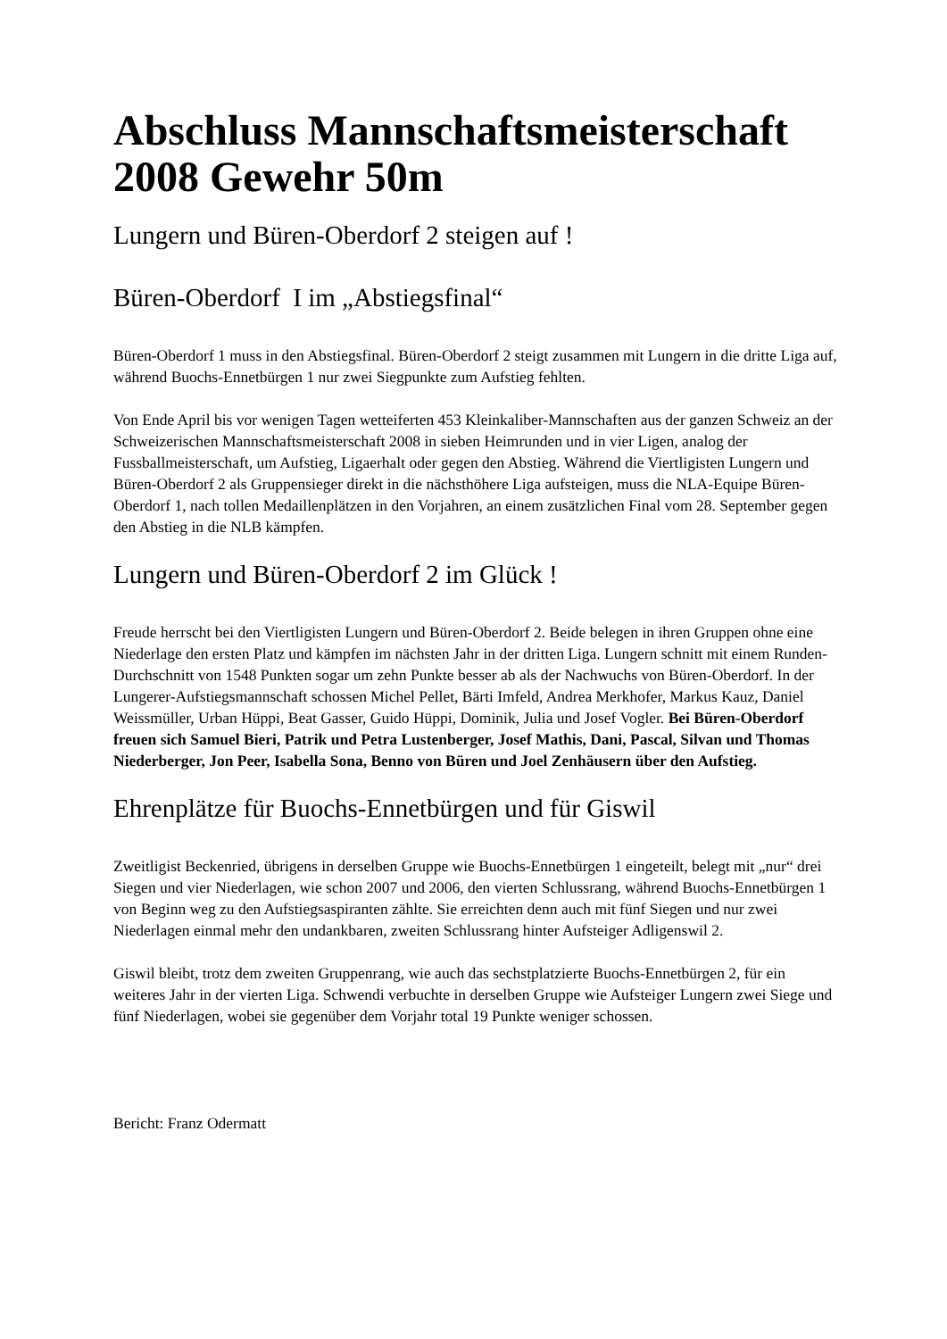Abschluss Mannschaftsmeisterschaft 2008 Gewehr 50m
Lungern und Büren-Oberdorf 2 steigen auf !
Büren-Oberdorf I im „Abstiegsfinal“
Büren-Oberdorf 1 muss in den Abstiegsfinal. Büren-Oberdorf 2 steigt zusammen mit Lungern in die dritte Liga auf, während Buochs-Ennetbürgen 1 nur zwei Siegpunkte zum Aufstieg fehlten.
Von Ende April bis vor wenigen Tagen wetteiferten 453 Kleinkaliber-Mannschaften aus der ganzen Schweiz an der Schweizerischen Mannschaftsmeisterschaft 2008 in sieben Heimrunden und in vier Ligen, analog der Fussballmeisterschaft, um Aufstieg, Ligaerhalt oder gegen den Abstieg. Während die Viertligisten Lungern und Büren-Oberdorf 2 als Gruppensieger direkt in die nächsthöhere Liga aufsteigen, muss die NLA-Equipe Büren-Oberdorf 1, nach tollen Medaillenplätzen in den Vorjahren, an einem zusätzlichen Final vom 28. September gegen den Abstieg in die NLB kämpfen.
Lungern und Büren-Oberdorf 2 im Glück !
Freude herrscht bei den Viertligisten Lungern und Büren-Oberdorf 2. Beide belegen in ihren Gruppen ohne eine Niederlage den ersten Platz und kämpfen im nächsten Jahr in der dritten Liga. Lungern schnitt mit einem Runden-Durchschnitt von 1548 Punkten sogar um zehn Punkte besser ab als der Nachwuchs von Büren-Oberdorf. In der Lungerer-Aufstiegsmannschaft schossen Michel Pellet, Bärti Imfeld, Andrea Merkhofer, Markus Kauz, Daniel Weissmüller, Urban Hüppi, Beat Gasser, Guido Hüppi, Dominik, Julia und Josef Vogler. Bei Büren-Oberdorf freuen sich Samuel Bieri, Patrik und Petra Lustenberger, Josef Mathis, Dani, Pascal, Silvan und Thomas Niederberger, Jon Peer, Isabella Sona, Benno von Büren und Joel Zenhäusern über den Aufstieg.
Ehrenplätze für Buochs-Ennetbürgen und für Giswil
Zweitligist Beckenried, übrigens in derselben Gruppe wie Buochs-Ennetbürgen 1 eingeteilt, belegt mit „nur“ drei Siegen und vier Niederlagen, wie schon 2007 und 2006, den vierten Schlussrang, während Buochs-Ennetbürgen 1 von Beginn weg zu den Aufstiegsaspiranten zählte. Sie erreichten denn auch mit fünf Siegen und nur zwei Niederlagen einmal mehr den undankbaren, zweiten Schlussrang hinter Aufsteiger Adligenswil 2.
Giswil bleibt, trotz dem zweiten Gruppenrang, wie auch das sechstplatzierte Buochs-Ennetbürgen 2, für ein weiteres Jahr in der vierten Liga. Schwendi verbuchte in derselben Gruppe wie Aufsteiger Lungern zwei Siege und fünf Niederlagen, wobei sie gegenüber dem Vorjahr total 19 Punkte weniger schossen.
Bericht: Franz Odermatt